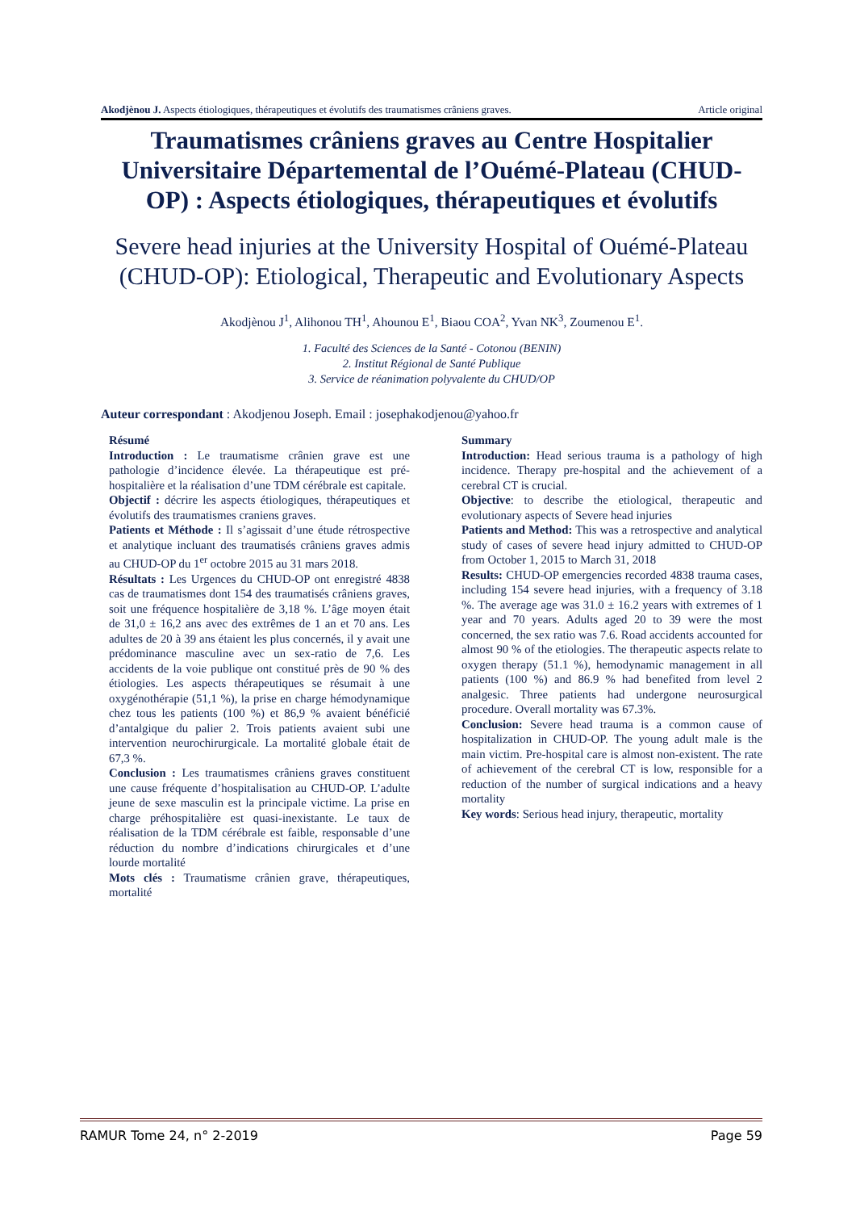Akodjènou J. Aspects étiologiques, thérapeutiques et évolutifs des traumatismes crâniens graves. Article original
Traumatismes crâniens graves au Centre Hospitalier Universitaire Départemental de l’Ouémé-Plateau (CHUD-OP) : Aspects étiologiques, thérapeutiques et évolutifs
Severe head injuries at the University Hospital of Ouémé-Plateau (CHUD-OP): Etiological, Therapeutic and Evolutionary Aspects
Akodjènou J<sup>1</sup>, Alihonou TH<sup>1</sup>, Ahounou E<sup>1</sup>, Biaou COA<sup>2</sup>, Yvan NK<sup>3</sup>, Zoumenou E<sup>1</sup>.
1. Faculté des Sciences de la Santé - Cotonou (BENIN)
2. Institut Régional de Santé Publique
3. Service de réanimation polyvalente du CHUD/OP
Auteur correspondant : Akodjenou Joseph. Email : josephakodjenou@yahoo.fr
Résumé
Introduction : Le traumatisme crânien grave est une pathologie d’incidence élevée. La thérapeutique est pré-hospitalière et la réalisation d’une TDM cérébrale est capitale.
Objectif : décrire les aspects étiologiques, thérapeutiques et évolutifs des traumatismes craniens graves.
Patients et Méthode : Il s’agissait d’une étude rétrospective et analytique incluant des traumatisés crâniens graves admis au CHUD-OP du 1<sup>er</sup> octobre 2015 au 31 mars 2018.
Résultats : Les Urgences du CHUD-OP ont enregistré 4838 cas de traumatismes dont 154 des traumatisés crâniens graves, soit une fréquence hospitalière de 3,18 %. L’âge moyen était de 31,0 ± 16,2 ans avec des extrêmes de 1 an et 70 ans. Les adultes de 20 à 39 ans étaient les plus concernés, il y avait une prédominance masculine avec un sex-ratio de 7,6. Les accidents de la voie publique ont constitué près de 90 % des étiologies. Les aspects thérapeutiques se résumait à une oxygénothérapie (51,1 %), la prise en charge hémodynamique chez tous les patients (100 %) et 86,9 % avaient bénéficié d’antalgique du palier 2. Trois patients avaient subi une intervention neurochirurgicale. La mortalité globale était de 67,3 %.
Conclusion : Les traumatismes crâniens graves constituent une cause fréquente d’hospitalisation au CHUD-OP. L’adulte jeune de sexe masculin est la principale victime. La prise en charge préhospitalière est quasi-inexistante. Le taux de réalisation de la TDM cérébrale est faible, responsable d’une réduction du nombre d’indications chirurgicales et d’une lourde mortalité
Mots clés : Traumatisme crânien grave, thérapeutiques, mortalité
Summary
Introduction: Head serious trauma is a pathology of high incidence. Therapy pre-hospital and the achievement of a cerebral CT is crucial.
Objective: to describe the etiological, therapeutic and evolutionary aspects of Severe head injuries
Patients and Method: This was a retrospective and analytical study of cases of severe head injury admitted to CHUD-OP from October 1, 2015 to March 31, 2018
Results: CHUD-OP emergencies recorded 4838 trauma cases, including 154 severe head injuries, with a frequency of 3.18 %. The average age was 31.0 ± 16.2 years with extremes of 1 year and 70 years. Adults aged 20 to 39 were the most concerned, the sex ratio was 7.6. Road accidents accounted for almost 90 % of the etiologies. The therapeutic aspects relate to oxygen therapy (51.1 %), hemodynamic management in all patients (100 %) and 86.9 % had benefited from level 2 analgesic. Three patients had undergone neurosurgical procedure. Overall mortality was 67.3%.
Conclusion: Severe head trauma is a common cause of hospitalization in CHUD-OP. The young adult male is the main victim. Pre-hospital care is almost non-existent. The rate of achievement of the cerebral CT is low, responsible for a reduction of the number of surgical indications and a heavy mortality
Key words: Serious head injury, therapeutic, mortality
RAMUR Tome 24, n° 2-2019 Page 59